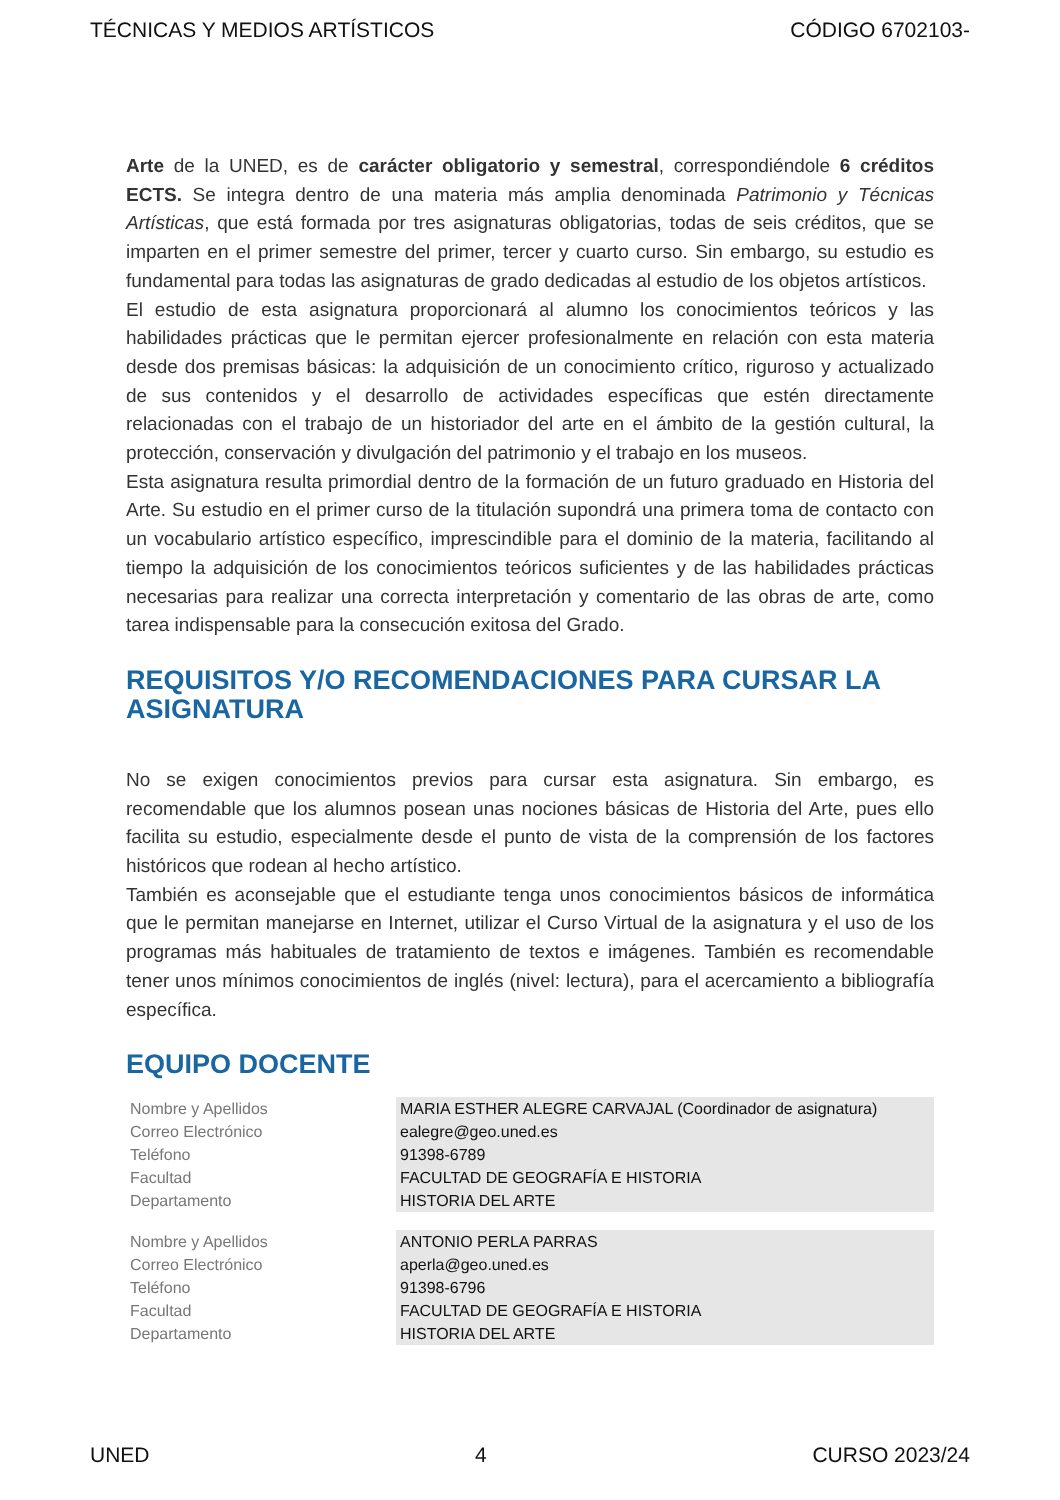TÉCNICAS Y MEDIOS ARTÍSTICOS CÓDIGO 6702103-
Arte de la UNED, es de carácter obligatorio y semestral, correspondiéndole 6 créditos ECTS. Se integra dentro de una materia más amplia denominada Patrimonio y Técnicas Artísticas, que está formada por tres asignaturas obligatorias, todas de seis créditos, que se imparten en el primer semestre del primer, tercer y cuarto curso. Sin embargo, su estudio es fundamental para todas las asignaturas de grado dedicadas al estudio de los objetos artísticos.
El estudio de esta asignatura proporcionará al alumno los conocimientos teóricos y las habilidades prácticas que le permitan ejercer profesionalmente en relación con esta materia desde dos premisas básicas: la adquisición de un conocimiento crítico, riguroso y actualizado de sus contenidos y el desarrollo de actividades específicas que estén directamente relacionadas con el trabajo de un historiador del arte en el ámbito de la gestión cultural, la protección, conservación y divulgación del patrimonio y el trabajo en los museos.
Esta asignatura resulta primordial dentro de la formación de un futuro graduado en Historia del Arte. Su estudio en el primer curso de la titulación supondrá una primera toma de contacto con un vocabulario artístico específico, imprescindible para el dominio de la materia, facilitando al tiempo la adquisición de los conocimientos teóricos suficientes y de las habilidades prácticas necesarias para realizar una correcta interpretación y comentario de las obras de arte, como tarea indispensable para la consecución exitosa del Grado.
REQUISITOS Y/O RECOMENDACIONES PARA CURSAR LA ASIGNATURA
No se exigen conocimientos previos para cursar esta asignatura. Sin embargo, es recomendable que los alumnos posean unas nociones básicas de Historia del Arte, pues ello facilita su estudio, especialmente desde el punto de vista de la comprensión de los factores históricos que rodean al hecho artístico.
También es aconsejable que el estudiante tenga unos conocimientos básicos de informática que le permitan manejarse en Internet, utilizar el Curso Virtual de la asignatura y el uso de los programas más habituales de tratamiento de textos e imágenes. También es recomendable tener unos mínimos conocimientos de inglés (nivel: lectura), para el acercamiento a bibliografía específica.
EQUIPO DOCENTE
| Nombre y Apellidos | MARIA ESTHER ALEGRE CARVAJAL (Coordinador de asignatura) |
| Correo Electrónico | ealegre@geo.uned.es |
| Teléfono | 91398-6789 |
| Facultad | FACULTAD DE GEOGRAFÍA E HISTORIA |
| Departamento | HISTORIA DEL ARTE |
| Nombre y Apellidos | ANTONIO PERLA PARRAS |
| Correo Electrónico | aperla@geo.uned.es |
| Teléfono | 91398-6796 |
| Facultad | FACULTAD DE GEOGRAFÍA E HISTORIA |
| Departamento | HISTORIA DEL ARTE |
UNED 4 CURSO 2023/24